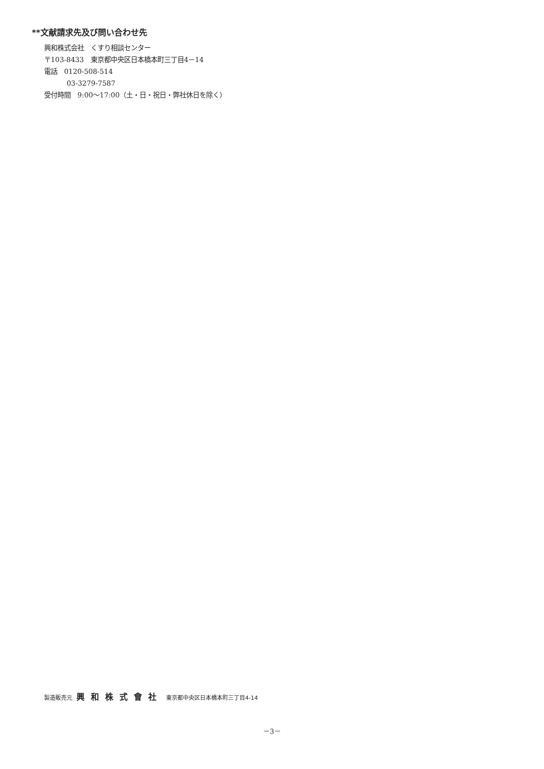**文献請求先及び問い合わせ先
興和株式会社　くすり相談センター
〒103-8433　東京都中央区日本橋本町三丁目4－14
電話　0120-508-514
03-3279-7587
受付時間　9:00～17:00（土・日・祝日・弊社休日を除く）
製造販売元 興和株式會社 東京都中央区日本橋本町三丁目4-14
－3－